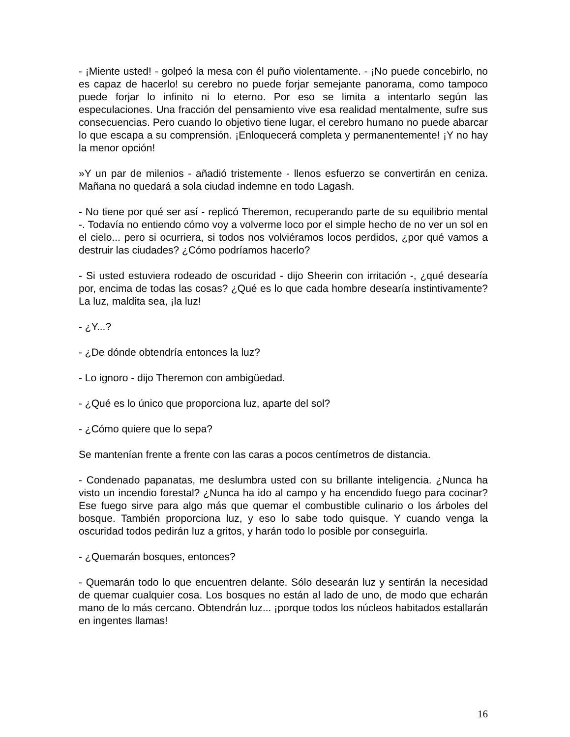- ¡Miente usted! - golpeó la mesa con él puño violentamente. - ¡No puede concebirlo, no es capaz de hacerlo! su cerebro no puede forjar semejante panorama, como tampoco puede forjar lo infinito ni lo eterno. Por eso se limita a intentarlo según las especulaciones. Una fracción del pensamiento vive esa realidad mentalmente, sufre sus consecuencias. Pero cuando lo objetivo tiene lugar, el cerebro humano no puede abarcar lo que escapa a su comprensión. ¡Enloquecerá completa y permanentemente! ¡Y no hay la menor opción!
»Y un par de milenios - añadió tristemente - llenos esfuerzo se convertirán en ceniza. Mañana no quedará a sola ciudad indemne en todo Lagash.
- No tiene por qué ser así - replicó Theremon, recuperando parte de su equilibrio mental -. Todavía no entiendo cómo voy a volverme loco por el simple hecho de no ver un sol en el cielo... pero si ocurriera, si todos nos volviéramos locos perdidos, ¿por qué vamos a destruir las ciudades? ¿Cómo podríamos hacerlo?
- Si usted estuviera rodeado de oscuridad - dijo Sheerin con irritación -, ¿qué desearía por, encima de todas las cosas? ¿Qué es lo que cada hombre desearía instintivamente? La luz, maldita sea, ¡la luz!
- ¿Y...?
- ¿De dónde obtendría entonces la luz?
- Lo ignoro - dijo Theremon con ambigüedad.
- ¿Qué es lo único que proporciona luz, aparte del sol?
- ¿Cómo quiere que lo sepa?
Se mantenían frente a frente con las caras a pocos centímetros de distancia.
- Condenado papanatas, me deslumbra usted con su brillante inteligencia. ¿Nunca ha visto un incendio forestal? ¿Nunca ha ido al campo y ha encendido fuego para cocinar? Ese fuego sirve para algo más que quemar el combustible culinario o los árboles del bosque. También proporciona luz, y eso lo sabe todo quisque. Y cuando venga la oscuridad todos pedirán luz a gritos, y harán todo lo posible por conseguirla.
- ¿Quemarán bosques, entonces?
- Quemarán todo lo que encuentren delante. Sólo desearán luz y sentirán la necesidad de quemar cualquier cosa. Los bosques no están al lado de uno, de modo que echarán mano de lo más cercano. Obtendrán luz... ¡porque todos los núcleos habitados estallarán en ingentes llamas!
16